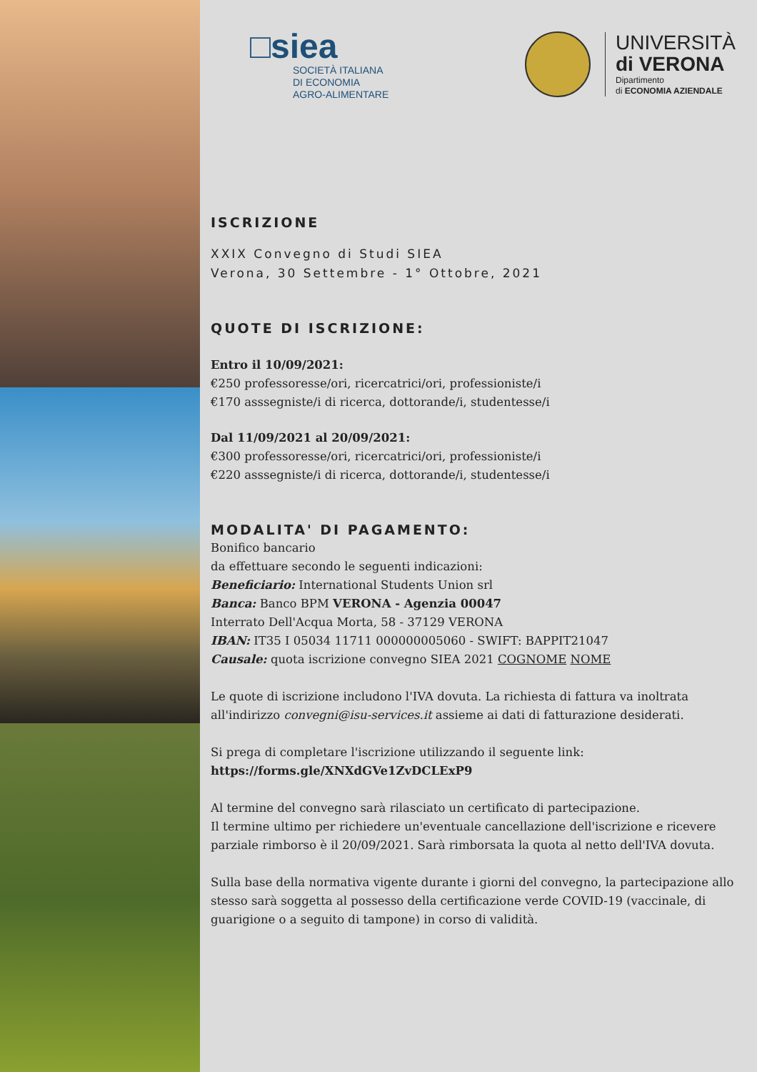□siea
SOCIETÀ ITALIANA
DI ECONOMIA
AGRO-ALIMENTARE
UNIVERSITÀ
di VERONA
Dipartimento
di ECONOMIA AZIENDALE
ISCRIZIONE
XXIX Convegno di Studi SIEA
Verona, 30 Settembre - 1° Ottobre, 2021
QUOTE DI ISCRIZIONE:
Entro il 10/09/2021:
€250 professoresse/ori, ricercatrici/ori, professioniste/i
€170 asssegniste/i di ricerca, dottorande/i, studentesse/i
Dal 11/09/2021 al 20/09/2021:
€300 professoresse/ori, ricercatrici/ori, professioniste/i
€220 asssegniste/i di ricerca, dottorande/i, studentesse/i
MODALITA' DI PAGAMENTO:
Bonifico bancario
da effettuare secondo le seguenti indicazioni:
Beneficiario: International Students Union srl
Banca: Banco BPM VERONA - Agenzia 00047
Interrato Dell'Acqua Morta, 58 - 37129 VERONA
IBAN: IT35 I 05034 11711 000000005060 - SWIFT: BAPPIT21047
Causale: quota iscrizione convegno SIEA 2021 COGNOME NOME
Le quote di iscrizione includono l'IVA dovuta. La richiesta di fattura va inoltrata all'indirizzo convegni@isu-services.it assieme ai dati di fatturazione desiderati.
Si prega di completare l'iscrizione utilizzando il seguente link:
https://forms.gle/XNXdGVe1ZvDCLExP9
Al termine del convegno sarà rilasciato un certificato di partecipazione.
Il termine ultimo per richiedere un'eventuale cancellazione dell'iscrizione e ricevere parziale rimborso è il 20/09/2021. Sarà rimborsata la quota al netto dell'IVA dovuta.
Sulla base della normativa vigente durante i giorni del convegno, la partecipazione allo stesso sarà soggetta al possesso della certificazione verde COVID-19 (vaccinale, di guarigione o a seguito di tampone) in corso di validità.